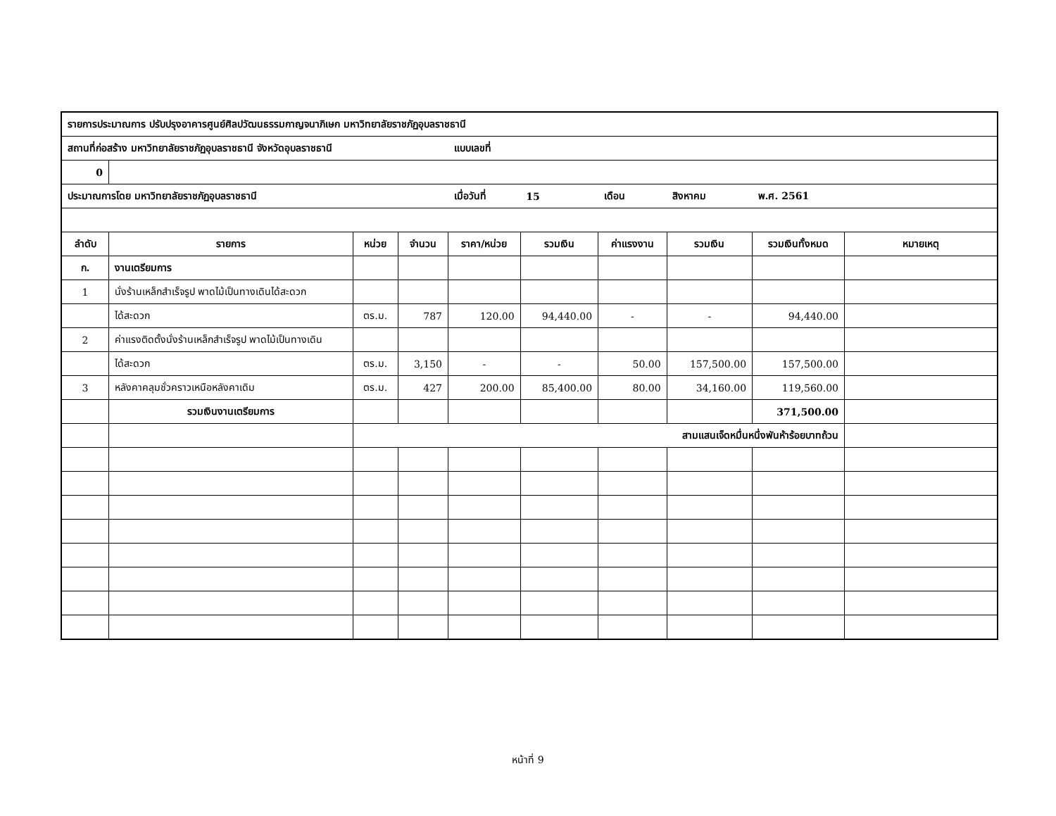| รายการประมาณการ ปรับปรุงอาคารศูนย์ศิลปวัฒนธรรมกาญจนาภิเษก มหาวิทยาลัยราชภัฏอุบลราชธานี | | | | | | | | | |
| สถานที่ก่อสร้าง มหาวิทยาลัยราชภัฏอุบลราชธานี จังหวัดอุบลราชธานี | | | | แบบเลขที่ | | | | | |
| 0 | | | | | | | | | |
| ประมาณการโดย มหาวิทยาลัยราชภัฏอุบลราชธานี | | | | เมื่อวันที่ | 15 | เดือน | สิงหาคม | พ.ศ. 2561 | |
| ลำดับ | รายการ | หน่วย | จำนวน | ราคา/หน่วย | รวมเงิน | ค่าแรงงาน | รวมเงิน | รวมเงินทั้งหมด | หมายเหตุ |
| ก. | งานเตรียมการ | | | | | | | | |
| 1 | นั่งร้านเหล็กสำเร็จรูป พาดไม้เป็นทางเดินได้สะดวก | | | | | | | | |
| | ได้สะดวก | ตร.ม. | 787 | 120.00 | 94,440.00 | - | - | 94,440.00 | |
| 2 | ค่าแรงติดตั้งนั่งร้านเหล็กสำเร็จรูป พาดไม้เป็นทางเดิน | | | | | | | | |
| | ได้สะดวก | ตร.ม. | 3,150 | - | - | 50.00 | 157,500.00 | 157,500.00 | |
| 3 | หลังคาคลุมชั่วคราวเหนือหลังคาเดิม | ตร.ม. | 427 | 200.00 | 85,400.00 | 80.00 | 34,160.00 | 119,560.00 | |
| | รวมเงินงานเตรียมการ | | | | | | | 371,500.00 | |
| | | สามแสนเจ็ดหมื่นหนึ่งพันห้าร้อยบาทถ้วน | | | | | | | |
หน้าที่ 9